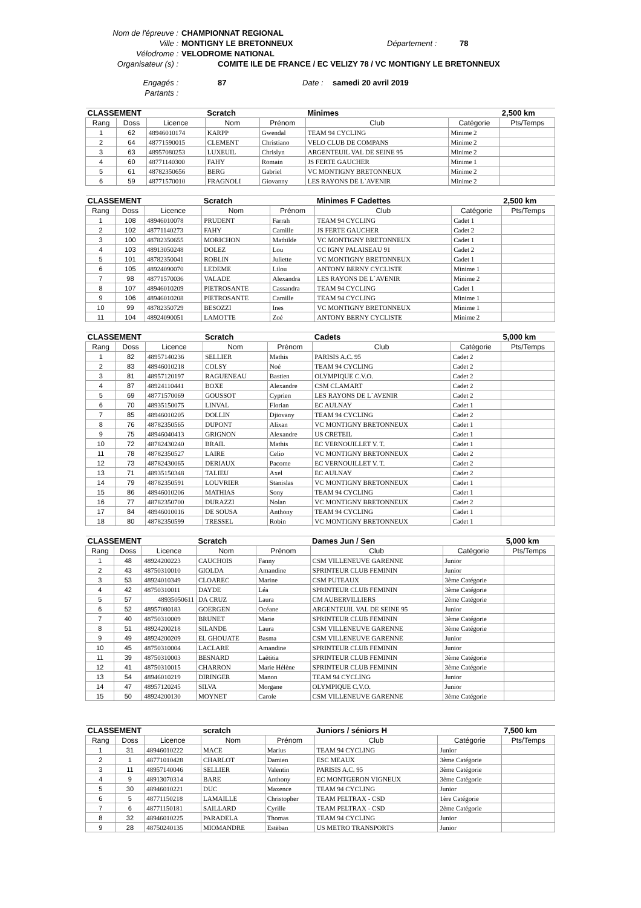Nom de l'épreuve : CHAMPIONNAT REGIONAL
Ville : MONTIGNY LE BRETONNEUX Département : 78
Vélodrome : VELODROME NATIONAL
Organisateur (s) : COMITE ILE DE FRANCE / EC VELIZY 78 / VC MONTIGNY LE BRETONNEUX
Engagés : 87 Date : samedi 20 avril 2019
Partants :
| CLASSEMENT | | | Scratch | | Minimes | | 2,500 km |
| --- | --- | --- | --- | --- | --- | --- | --- |
| Rang | Doss | Licence | Nom | Prénom | Club | Catégorie | Pts/Temps |
| 1 | 62 | 48946010174 | KARPP | Gwendal | TEAM 94 CYCLING | Minime 2 | |
| 2 | 64 | 48771590015 | CLEMENT | Christiano | VELO CLUB DE COMPANS | Minime 2 | |
| 3 | 63 | 48957080253 | LUXEUIL | Chrislyn | ARGENTEUIL VAL DE SEINE 95 | Minime 2 | |
| 4 | 60 | 48771140300 | FAHY | Romain | JS FERTE GAUCHER | Minime 1 | |
| 5 | 61 | 48782350656 | BERG | Gabriel | VC MONTIGNY BRETONNEUX | Minime 2 | |
| 6 | 59 | 48771570010 | FRAGNOLI | Giovanny | LES RAYONS DE L`AVENIR | Minime 2 | |
| CLASSEMENT | | | Scratch | | Minimes F Cadettes | | 2,500 km |
| --- | --- | --- | --- | --- | --- | --- | --- |
| Rang | Doss | Licence | Nom | Prénom | Club | Catégorie | Pts/Temps |
| 1 | 108 | 48946010078 | PRUDENT | Farrah | TEAM 94 CYCLING | Cadet 1 | |
| 2 | 102 | 48771140273 | FAHY | Camille | JS FERTE GAUCHER | Cadet 2 | |
| 3 | 100 | 48782350655 | MORICHON | Mathilde | VC MONTIGNY BRETONNEUX | Cadet 1 | |
| 4 | 103 | 48913050248 | DOLEZ | Lou | CC IGNY PALAISEAU 91 | Cadet 2 | |
| 5 | 101 | 48782350041 | ROBLIN | Juliette | VC MONTIGNY BRETONNEUX | Cadet 1 | |
| 6 | 105 | 48924090070 | LEDEME | Lilou | ANTONY BERNY CYCLISTE | Minime 1 | |
| 7 | 98 | 48771570036 | VALADE | Alexandra | LES RAYONS DE L`AVENIR | Minime 2 | |
| 8 | 107 | 48946010209 | PIETROSANTE | Cassandra | TEAM 94 CYCLING | Cadet 1 | |
| 9 | 106 | 48946010208 | PIETROSANTE | Camille | TEAM 94 CYCLING | Minime 1 | |
| 10 | 99 | 48782350729 | BESOZZI | Ines | VC MONTIGNY BRETONNEUX | Minime 1 | |
| 11 | 104 | 48924090051 | LAMOTTE | Zoé | ANTONY BERNY CYCLISTE | Minime 2 | |
| CLASSEMENT | | | Scratch | | Cadets | | 5,000 km |
| --- | --- | --- | --- | --- | --- | --- | --- |
| Rang | Doss | Licence | Nom | Prénom | Club | Catégorie | Pts/Temps |
| 1 | 82 | 48957140236 | SELLIER | Mathis | PARISIS A.C. 95 | Cadet 2 | |
| 2 | 83 | 48946010218 | COLSY | Noé | TEAM 94 CYCLING | Cadet 2 | |
| 3 | 81 | 48957120197 | RAGUENEAU | Bastien | OLYMPIQUE C.V.O. | Cadet 2 | |
| 4 | 87 | 48924110441 | BOXE | Alexandre | CSM CLAMART | Cadet 2 | |
| 5 | 69 | 48771570069 | GOUSSOT | Cyprien | LES RAYONS DE L`AVENIR | Cadet 2 | |
| 6 | 70 | 48935150075 | LINVAL | Florian | EC AULNAY | Cadet 1 | |
| 7 | 85 | 48946010205 | DOLLIN | Djiovany | TEAM 94 CYCLING | Cadet 2 | |
| 8 | 76 | 48782350565 | DUPONT | Alixan | VC MONTIGNY BRETONNEUX | Cadet 1 | |
| 9 | 75 | 48946040413 | GRIGNON | Alexandre | US CRETEIL | Cadet 1 | |
| 10 | 72 | 48782430240 | BRAIL | Mathis | EC VERNOUILLET V. T. | Cadet 1 | |
| 11 | 78 | 48782350527 | LAIRE | Celio | VC MONTIGNY BRETONNEUX | Cadet 2 | |
| 12 | 73 | 48782430065 | DERIAUX | Pacome | EC VERNOUILLET V. T. | Cadet 2 | |
| 13 | 71 | 48935150348 | TALIEU | Axel | EC AULNAY | Cadet 2 | |
| 14 | 79 | 48782350591 | LOUVRIER | Stanislas | VC MONTIGNY BRETONNEUX | Cadet 1 | |
| 15 | 86 | 48946010206 | MATHIAS | Sony | TEAM 94 CYCLING | Cadet 1 | |
| 16 | 77 | 48782350700 | DURAZZI | Nolan | VC MONTIGNY BRETONNEUX | Cadet 2 | |
| 17 | 84 | 48946010016 | DE SOUSA | Anthony | TEAM 94 CYCLING | Cadet 1 | |
| 18 | 80 | 48782350599 | TRESSEL | Robin | VC MONTIGNY BRETONNEUX | Cadet 1 | |
| CLASSEMENT | | | Scratch | | Dames Jun / Sen | | 5,000 km |
| --- | --- | --- | --- | --- | --- | --- | --- |
| Rang | Doss | Licence | Nom | Prénom | Club | Catégorie | Pts/Temps |
| 1 | 48 | 48924200223 | CAUCHOIS | Fanny | CSM VILLENEUVE GARENNE | Junior | |
| 2 | 43 | 48750310010 | GIOLDA | Amandine | SPRINTEUR CLUB FEMININ | Junior | |
| 3 | 53 | 48924010349 | CLOAREC | Marine | CSM PUTEAUX | 3ème Catégorie | |
| 4 | 42 | 48750310011 | DAYDE | Léa | SPRINTEUR CLUB FEMININ | 3ème Catégorie | |
| 5 | 57 | 48935050611 | DA CRUZ | Laura | CM AUBERVILLIERS | 2ème Catégorie | |
| 6 | 52 | 48957080183 | GOERGEN | Océane | ARGENTEUIL VAL DE SEINE 95 | Junior | |
| 7 | 40 | 48750310009 | BRUNET | Marie | SPRINTEUR CLUB FEMININ | 3ème Catégorie | |
| 8 | 51 | 48924200218 | SILANDE | Laura | CSM VILLENEUVE GARENNE | 3ème Catégorie | |
| 9 | 49 | 48924200209 | EL GHOUATE | Basma | CSM VILLENEUVE GARENNE | Junior | |
| 10 | 45 | 48750310004 | LACLARE | Amandine | SPRINTEUR CLUB FEMININ | Junior | |
| 11 | 39 | 48750310003 | BESNARD | Laëtitia | SPRINTEUR CLUB FEMININ | 3ème Catégorie | |
| 12 | 41 | 48750310015 | CHARRON | Marie Hélène | SPRINTEUR CLUB FEMININ | 3ème Catégorie | |
| 13 | 54 | 48946010219 | DIRINGER | Manon | TEAM 94 CYCLING | Junior | |
| 14 | 47 | 48957120245 | SILVA | Morgane | OLYMPIQUE C.V.O. | Junior | |
| 15 | 50 | 48924200130 | MOYNET | Carole | CSM VILLENEUVE GARENNE | 3ème Catégorie | |
| CLASSEMENT | | | scratch | | Juniors / séniors H | | 7,500 km |
| --- | --- | --- | --- | --- | --- | --- | --- |
| Rang | Doss | Licence | Nom | Prénom | Club | Catégorie | Pts/Temps |
| 1 | 31 | 48946010222 | MACE | Marius | TEAM 94 CYCLING | Junior | |
| 2 | 1 | 48771010428 | CHARLOT | Damien | ESC MEAUX | 3ème Catégorie | |
| 3 | 11 | 48957140046 | SELLIER | Valentin | PARISIS A.C. 95 | 3ème Catégorie | |
| 4 | 9 | 48913070314 | BARE | Anthony | EC MONTGERON VIGNEUX | 3ème Catégorie | |
| 5 | 30 | 48946010221 | DUC | Maxence | TEAM 94 CYCLING | Junior | |
| 6 | 5 | 48771150218 | LAMAILLE | Christopher | TEAM PELTRAX - CSD | 1ère Catégorie | |
| 7 | 6 | 48771150181 | SAILLARD | Cyrille | TEAM PELTRAX - CSD | 2ème Catégorie | |
| 8 | 32 | 48946010225 | PARADELA | Thomas | TEAM 94 CYCLING | Junior | |
| 9 | 28 | 48750240135 | MIOMANDRE | Estëban | US METRO TRANSPORTS | Junior | |